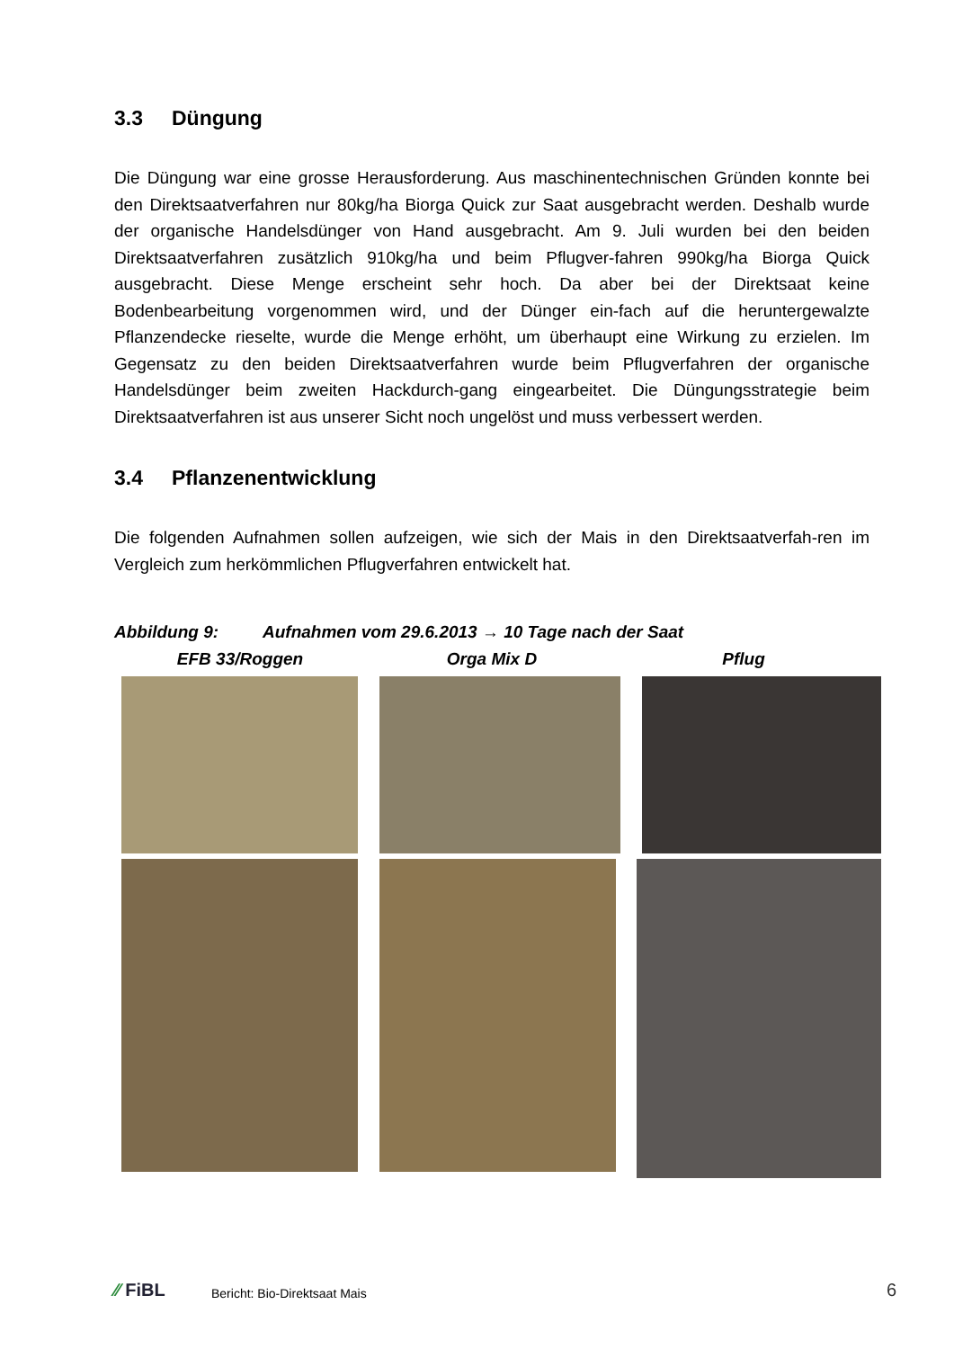3.3 Düngung
Die Düngung war eine grosse Herausforderung. Aus maschinentechnischen Gründen konnte bei den Direktsaatverfahren nur 80kg/ha Biorga Quick zur Saat ausgebracht werden. Deshalb wurde der organische Handelsdünger von Hand ausgebracht. Am 9. Juli wurden bei den beiden Direktsaatverfahren zusätzlich 910kg/ha und beim Pflugver-fahren 990kg/ha Biorga Quick ausgebracht. Diese Menge erscheint sehr hoch. Da aber bei der Direktsaat keine Bodenbearbeitung vorgenommen wird, und der Dünger ein-fach auf die heruntergewalzte Pflanzendecke rieselte, wurde die Menge erhöht, um überhaupt eine Wirkung zu erzielen. Im Gegensatz zu den beiden Direktsaatverfahren wurde beim Pflugverfahren der organische Handelsdünger beim zweiten Hackdurch-gang eingearbeitet. Die Düngungsstrategie beim Direktsaatverfahren ist aus unserer Sicht noch ungelöst und muss verbessert werden.
3.4 Pflanzenentwicklung
Die folgenden Aufnahmen sollen aufzeigen, wie sich der Mais in den Direktsaatverfah-ren im Vergleich zum herkömmlichen Pflugverfahren entwickelt hat.
Abbildung 9: Aufnahmen vom 29.6.2013 → 10 Tage nach der Saat
EFB 33/Roggen Orga Mix D Pflug
⁄⁄ FiBL
Bericht: Bio-Direktsaat Mais
6